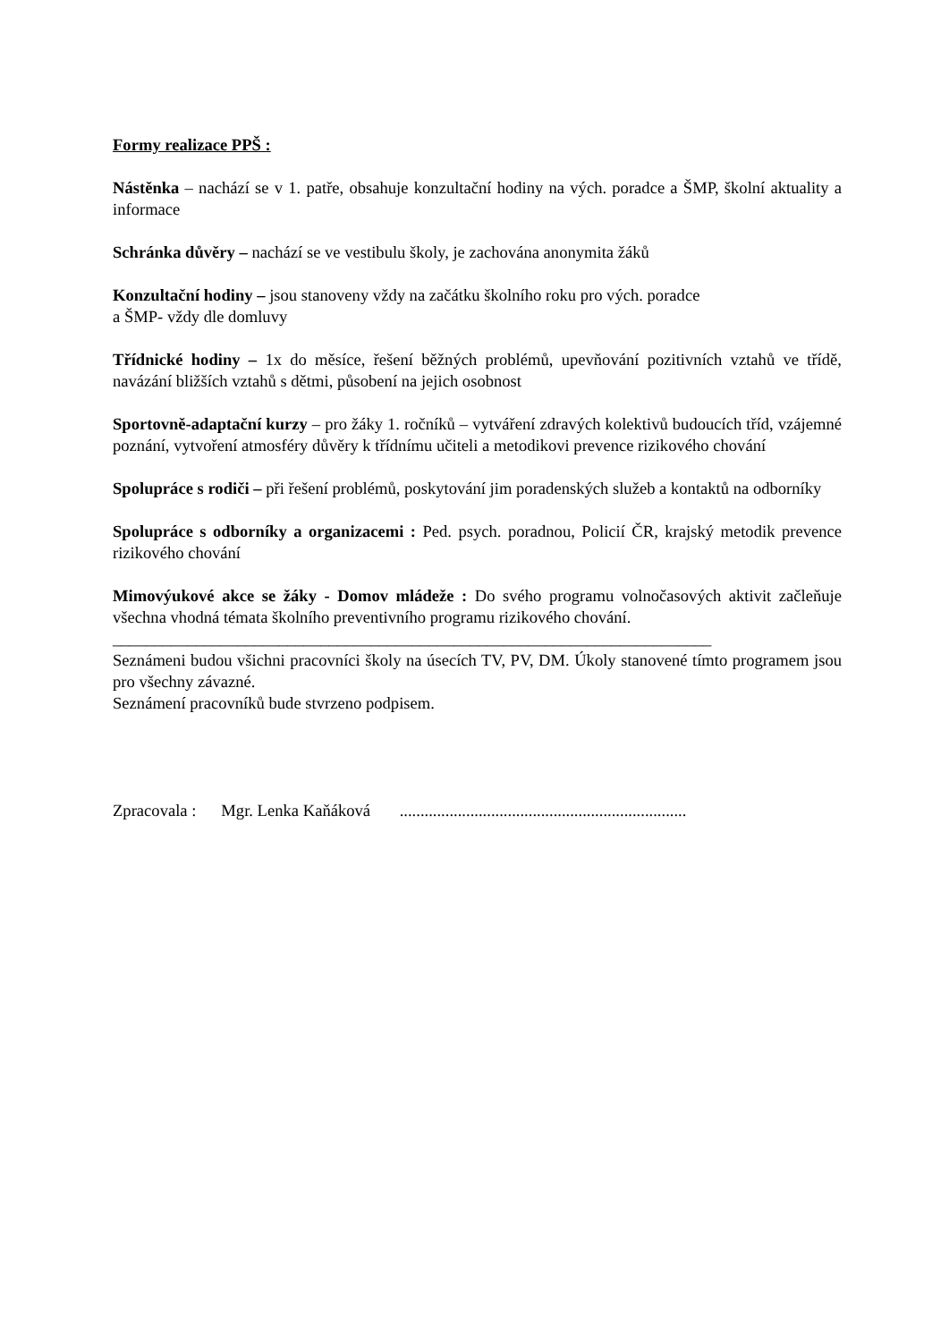Formy realizace PPŠ :
Nástěnka – nachází se v 1. patře, obsahuje konzultační hodiny na vých. poradce a ŠMP, školní aktuality a informace
Schránka důvěry – nachází se ve vestibulu školy, je zachována anonymita žáků
Konzultační hodiny – jsou stanoveny vždy na začátku školního roku pro vých. poradce
a ŠMP- vždy dle domluvy
Třídnické hodiny – 1x do měsíce, řešení běžných problémů, upevňování pozitivních vztahů ve třídě, navázání bližších vztahů s dětmi, působení na jejich osobnost
Sportovně-adaptační kurzy – pro žáky 1. ročníků – vytváření zdravých kolektivů budoucích tříd, vzájemné poznání, vytvoření atmosféry důvěry k třídnímu učiteli a metodikovi prevence rizikového chování
Spolupráce s rodiči – při řešení problémů, poskytování jim poradenských služeb a kontaktů na odborníky
Spolupráce s odborníky a organizacemi : Ped. psych. poradnou, Policií ČR, krajský metodik prevence rizikového chování
Mimovýukové akce se žáky - Domov mládeže : Do svého programu volnočasových aktivit začleňuje všechna vhodná témata školního preventivního programu rizikového chování.
________________________________________________________________________
Seznámeni budou všichni pracovníci školy na úsecích TV, PV, DM. Úkoly stanovené tímto programem jsou pro všechny závazné.
Seznámení pracovníků bude stvrzeno podpisem.
Zpracovala : Mgr. Lenka Kaňáková .....................................................................